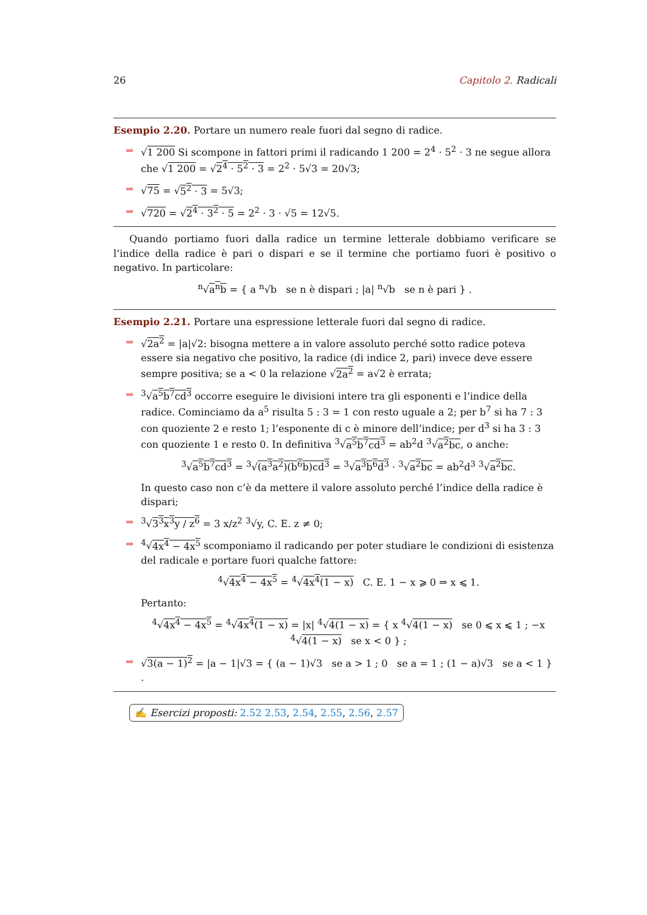26 Capitolo 2. Radicali
Esempio 2.20. Portare un numero reale fuori dal segno di radice.
➡ √1 200 Si scompone in fattori primi il radicando 1 200 = 2<sup>4</sup> · 5<sup>2</sup> · 3 ne segue allora che √1 200 = √2<sup>4</sup> · 5<sup>2</sup> · 3 = 2<sup>2</sup> · 5√3 = 20√3;
➡ √75 = √5<sup>2</sup> · 3 = 5√3;
➡ √720 = √2<sup>4</sup> · 3<sup>2</sup> · 5 = 2<sup>2</sup> · 3 · √5 = 12√5.
Quando portiamo fuori dalla radice un termine letterale dobbiamo verificare se l’indice della radice è pari o dispari e se il termine che portiamo fuori è positivo o negativo. In particolare:
<sup>n</sup>√a<sup>n</sup>b = { a <sup>n</sup>√b se n è dispari ; |a| <sup>n</sup>√b se n è pari } .
Esempio 2.21. Portare una espressione letterale fuori dal segno di radice.
➡ √2a<sup>2</sup> = |a|√2: bisogna mettere a in valore assoluto perché sotto radice poteva essere sia negativo che positivo, la radice (di indice 2, pari) invece deve essere sempre positiva; se a < 0 la relazione √2a<sup>2</sup> = a√2 è errata;
➡<sup>3</sup>√a<sup>5</sup>b<sup>7</sup>cd<sup>3</sup> occorre eseguire le divisioni intere tra gli esponenti e l’indice della radice. Cominciamo da a<sup>5</sup> risulta 5 : 3 = 1 con resto uguale a 2; per b<sup>7</sup> si ha 7 : 3 con quoziente 2 e resto 1; l’esponente di c è minore dell’indice; per d<sup>3</sup> si ha 3 : 3 con quoziente 1 e resto 0. In definitiva <sup>3</sup>√a<sup>5</sup>b<sup>7</sup>cd<sup>3</sup> = ab<sup>2</sup>d <sup>3</sup>√a<sup>2</sup>bc, o anche:
<sup>3</sup>√a<sup>5</sup>b<sup>7</sup>cd<sup>3</sup> = <sup>3</sup>√(a<sup>3</sup>a<sup>2</sup>)(b<sup>6</sup>b)cd<sup>3</sup> = <sup>3</sup>√a<sup>3</sup>b<sup>6</sup>d<sup>3</sup> · <sup>3</sup>√a<sup>2</sup>bc = ab<sup>2</sup>d<sup>3</sup> <sup>3</sup>√a<sup>2</sup>bc.
In questo caso non c’è da mettere il valore assoluto perché l’indice della radice è dispari;
➡<sup>3</sup>√3<sup>3</sup>x<sup>3</sup>y / z<sup>6</sup> = 3 x/z<sup>2</sup> <sup>3</sup>√y, C. E. z ≠ 0;
➡<sup>4</sup>√4x<sup>4</sup> − 4x<sup>5</sup> scomponiamo il radicando per poter studiare le condizioni di esistenza del radicale e portare fuori qualche fattore:
<sup>4</sup>√4x<sup>4</sup> − 4x<sup>5</sup> = <sup>4</sup>√4x<sup>4</sup>(1 − x) C. E. 1 − x ⩾ 0 ⇒ x ⩽ 1.
Pertanto:
<sup>4</sup>√4x<sup>4</sup> − 4x<sup>5</sup> = <sup>4</sup>√4x<sup>4</sup>(1 − x) = |x| <sup>4</sup>√4(1 − x) = { x <sup>4</sup>√4(1 − x) se 0 ⩽ x ⩽ 1 ; −x <sup>4</sup>√4(1 − x) se x < 0 } ;
➡ √3(a − 1)<sup>2</sup> = |a − 1|√3 = { (a − 1)√3 se a > 1 ; 0 se a = 1 ; (1 − a)√3 se a < 1 } .
✍ Esercizi proposti: 2.52 2.53, 2.54, 2.55, 2.56, 2.57